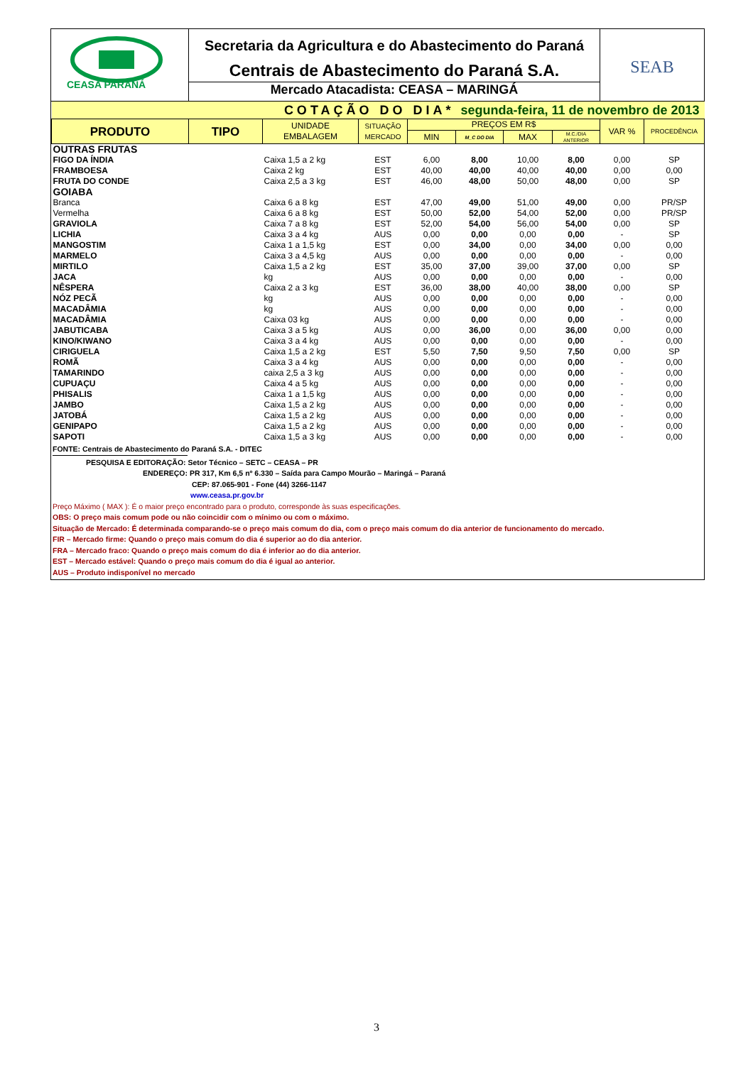CEASA PARANÁ
Secretaria da Agricultura e do Abastecimento do Paraná
Centrais de Abastecimento do Paraná S.A.
Mercado Atacadista: CEASA – MARINGÁ
SEAB
| | COTAÇÃO DO DIA* | | | | segunda-feira, 11 de novembro de 2013 | | | | |
| PRODUTO | TIPO | UNIDADE EMBALAGEM | SITUAÇÃO MERCADO | PREÇOS EM R$ | | | | VAR % | PROCEDÊNCIA |
| | | | | MIN | M_C DO DIA | MAX | M.C./DIA ANTERIOR | | |
| OUTRAS FRUTAS | | | | | | | | | |
| FIGO DA ÍNDIA | | Caixa 1,5 a 2 kg | EST | 6,00 | 8,00 | 10,00 | 8,00 | 0,00 | SP |
| FRAMBOESA | | Caixa 2 kg | EST | 40,00 | 40,00 | 40,00 | 40,00 | 0,00 | 0,00 |
| FRUTA DO CONDE | | Caixa 2,5 a 3 kg | EST | 46,00 | 48,00 | 50,00 | 48,00 | 0,00 | SP |
| GOIABA | | | | | | | | | |
| Branca | | Caixa 6 a 8 kg | EST | 47,00 | 49,00 | 51,00 | 49,00 | 0,00 | PR/SP |
| Vermelha | | Caixa 6 a 8 kg | EST | 50,00 | 52,00 | 54,00 | 52,00 | 0,00 | PR/SP |
| GRAVIOLA | | Caixa 7 a 8 kg | EST | 52,00 | 54,00 | 56,00 | 54,00 | 0,00 | SP |
| LICHIA | | Caixa 3 a 4 kg | AUS | 0,00 | 0,00 | 0,00 | 0,00 | - | SP |
| MANGOSTIM | | Caixa 1 a 1,5 kg | EST | 0,00 | 34,00 | 0,00 | 34,00 | 0,00 | 0,00 |
| MARMELO | | Caixa 3 a 4,5 kg | AUS | 0,00 | 0,00 | 0,00 | 0,00 | - | 0,00 |
| MIRTILO | | Caixa 1,5 a 2 kg | EST | 35,00 | 37,00 | 39,00 | 37,00 | 0,00 | SP |
| JACA | | kg | AUS | 0,00 | 0,00 | 0,00 | 0,00 | - | 0,00 |
| NÊSPERA | | Caixa 2 a 3 kg | EST | 36,00 | 38,00 | 40,00 | 38,00 | 0,00 | SP |
| NÓZ PECÃ | | kg | AUS | 0,00 | 0,00 | 0,00 | 0,00 | - | 0,00 |
| MACADÂMIA | | kg | AUS | 0,00 | 0,00 | 0,00 | 0,00 | - | 0,00 |
| MACADÂMIA | | Caixa 03 kg | AUS | 0,00 | 0,00 | 0,00 | 0,00 | - | 0,00 |
| JABUTICABA | | Caixa 3 a 5 kg | AUS | 0,00 | 36,00 | 0,00 | 36,00 | 0,00 | 0,00 |
| KINO/KIWANO | | Caixa 3 a 4 kg | AUS | 0,00 | 0,00 | 0,00 | 0,00 | - | 0,00 |
| CIRIGUELA | | Caixa 1,5 a 2 kg | EST | 5,50 | 7,50 | 9,50 | 7,50 | 0,00 | SP |
| ROMÃ | | Caixa 3 a 4 kg | AUS | 0,00 | 0,00 | 0,00 | 0,00 | - | 0,00 |
| TAMARINDO | | caixa 2,5 a 3 kg | AUS | 0,00 | 0,00 | 0,00 | 0,00 | - | 0,00 |
| CUPUAÇU | | Caixa 4 a 5 kg | AUS | 0,00 | 0,00 | 0,00 | 0,00 | - | 0,00 |
| PHISALIS | | Caixa 1 a 1,5 kg | AUS | 0,00 | 0,00 | 0,00 | 0,00 | - | 0,00 |
| JAMBO | | Caixa 1,5 a 2 kg | AUS | 0,00 | 0,00 | 0,00 | 0,00 | - | 0,00 |
| JATOBÁ | | Caixa 1,5 a 2 kg | AUS | 0,00 | 0,00 | 0,00 | 0,00 | - | 0,00 |
| GENIPAPO | | Caixa 1,5 a 2 kg | AUS | 0,00 | 0,00 | 0,00 | 0,00 | - | 0,00 |
| SAPOTI | | Caixa 1,5 a 3 kg | AUS | 0,00 | 0,00 | 0,00 | 0,00 | - | 0,00 |
FONTE: Centrais de Abastecimento do Paraná S.A. - DITEC
PESQUISA E EDITORAÇÃO: Setor Técnico – SETC – CEASA – PR
ENDEREÇO: PR 317, Km 6,5 nº 6.330 – Saída para Campo Mourão – Maringá – Paraná
CEP: 87.065-901 - Fone (44) 3266-1147
www.ceasa.pr.gov.br
Preço Máximo ( MAX ): É o maior preço encontrado para o produto, corresponde às suas especificações.
OBS: O preço mais comum pode ou não coincidir com o mínimo ou com o máximo.
Situação de Mercado: É determinada comparando-se o preço mais comum do dia, com o preço mais comum do dia anterior de funcionamento do mercado.
FIR – Mercado firme: Quando o preço mais comum do dia é superior ao do dia anterior.
FRA – Mercado fraco: Quando o preço mais comum do dia é inferior ao do dia anterior.
EST – Mercado estável: Quando o preço mais comum do dia é igual ao anterior.
AUS – Produto indisponível no mercado
3